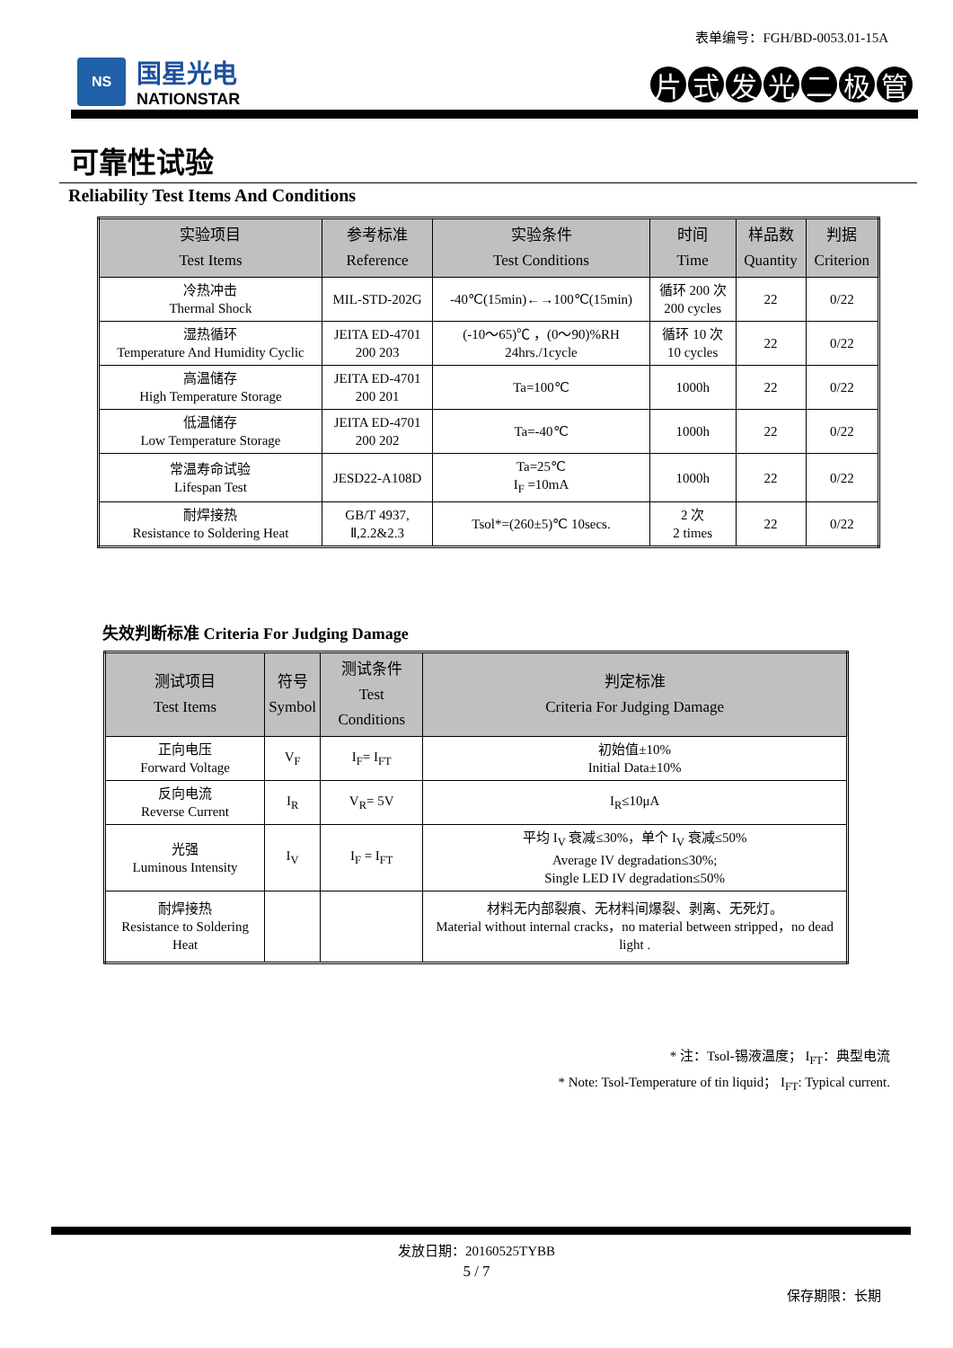表单编号：FGH/BD-0053.01-15A
NS
国星光电
NATIONSTAR
片式发光二极管
可靠性试验
Reliability Test Items And Conditions
| 实验项目 Test Items | 参考标准 Reference | 实验条件 Test Conditions | 时间 Time | 样品数 Quantity | 判据 Criterion |
| --- | --- | --- | --- | --- | --- |
| 冷热冲击 Thermal Shock | MIL-STD-202G | -40℃(15min)←→100℃(15min) | 循环 200 次 200 cycles | 22 | 0/22 |
| 湿热循环 Temperature And Humidity Cyclic | JEITA ED-4701 200 203 | (-10～65)℃ ，(0～90)%RH 24hrs./1cycle | 循环 10 次 10 cycles | 22 | 0/22 |
| 高温储存 High Temperature Storage | JEITA ED-4701 200 201 | Ta=100℃ | 1000h | 22 | 0/22 |
| 低温储存 Low Temperature Storage | JEITA ED-4701 200 202 | Ta=-40℃ | 1000h | 22 | 0/22 |
| 常温寿命试验 Lifespan Test | JESD22-A108D | Ta=25℃ I<sub>F</sub> =10mA | 1000h | 22 | 0/22 |
| 耐焊接热 Resistance to Soldering Heat | GB/T 4937, Ⅱ,2.2&2.3 | Tsol*=(260±5)℃ 10secs. | 2 次 2 times | 22 | 0/22 |
失效判断标准 Criteria For Judging Damage
| 测试项目 Test Items | 符号 Symbol | 测试条件 Test Conditions | 判定标准 Criteria For Judging Damage |
| --- | --- | --- | --- |
| 正向电压 Forward Voltage | V<sub>F</sub> | I<sub>F</sub>= I<sub>FT</sub> | 初始值±10% Initial Data±10% |
| 反向电流 Reverse Current | I<sub>R</sub> | V<sub>R</sub>= 5V | I<sub>R</sub>≤10μA |
| 光强 Luminous Intensity | I<sub>V</sub> | I<sub>F</sub> = I<sub>FT</sub> | 平均 I<sub>V</sub> 衰减≤30%，单个 I<sub>V</sub> 衰减≤50% Average IV degradation≤30%; Single LED IV degradation≤50% |
| 耐焊接热 Resistance to Soldering Heat | | | 材料无内部裂痕、无材料间爆裂、剥离、无死灯。 Material without internal cracks，no material between stripped，no dead light . |
* 注：Tsol-锡液温度； I<sub>FT</sub>：典型电流
* Note: Tsol-Temperature of tin liquid； I<sub>FT</sub>: Typical current.
发放日期：20160525TYBB
5 / 7
保存期限：长期